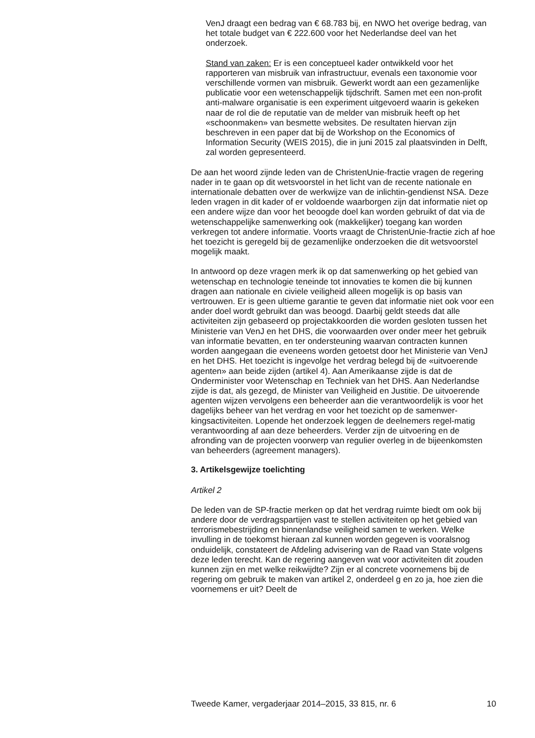VenJ draagt een bedrag van € 68.783 bij, en NWO het overige bedrag, van het totale budget van € 222.600 voor het Nederlandse deel van het onderzoek.
Stand van zaken: Er is een conceptueel kader ontwikkeld voor het rapporteren van misbruik van infrastructuur, evenals een taxonomie voor verschillende vormen van misbruik. Gewerkt wordt aan een gezamenlijke publicatie voor een wetenschappelijk tijdschrift. Samen met een non-profit anti-malware organisatie is een experiment uitgevoerd waarin is gekeken naar de rol die de reputatie van de melder van misbruik heeft op het «schoonmaken» van besmette websites. De resultaten hiervan zijn beschreven in een paper dat bij de Workshop on the Economics of Information Security (WEIS 2015), die in juni 2015 zal plaatsvinden in Delft, zal worden gepresenteerd.
De aan het woord zijnde leden van de ChristenUnie-fractie vragen de regering nader in te gaan op dit wetsvoorstel in het licht van de recente nationale en internationale debatten over de werkwijze van de inlichtin-gendienst NSA. Deze leden vragen in dit kader of er voldoende waarborgen zijn dat informatie niet op een andere wijze dan voor het beoogde doel kan worden gebruikt of dat via de wetenschappelijke samenwerking ook (makkelijker) toegang kan worden verkregen tot andere informatie. Voorts vraagt de ChristenUnie-fractie zich af hoe het toezicht is geregeld bij de gezamenlijke onderzoeken die dit wetsvoorstel mogelijk maakt.
In antwoord op deze vragen merk ik op dat samenwerking op het gebied van wetenschap en technologie teneinde tot innovaties te komen die bij kunnen dragen aan nationale en civiele veiligheid alleen mogelijk is op basis van vertrouwen. Er is geen ultieme garantie te geven dat informatie niet ook voor een ander doel wordt gebruikt dan was beoogd. Daarbij geldt steeds dat alle activiteiten zijn gebaseerd op projectakkoorden die worden gesloten tussen het Ministerie van VenJ en het DHS, die voorwaarden over onder meer het gebruik van informatie bevatten, en ter ondersteuning waarvan contracten kunnen worden aangegaan die eveneens worden getoetst door het Ministerie van VenJ en het DHS. Het toezicht is ingevolge het verdrag belegd bij de «uitvoerende agenten» aan beide zijden (artikel 4). Aan Amerikaanse zijde is dat de Onderminister voor Wetenschap en Techniek van het DHS. Aan Nederlandse zijde is dat, als gezegd, de Minister van Veiligheid en Justitie. De uitvoerende agenten wijzen vervolgens een beheerder aan die verantwoordelijk is voor het dagelijks beheer van het verdrag en voor het toezicht op de samenwer-kingsactiviteiten. Lopende het onderzoek leggen de deelnemers regel-matig verantwoording af aan deze beheerders. Verder zijn de uitvoering en de afronding van de projecten voorwerp van regulier overleg in de bijeenkomsten van beheerders (agreement managers).
3. Artikelsgewijze toelichting
Artikel 2
De leden van de SP-fractie merken op dat het verdrag ruimte biedt om ook bij andere door de verdragspartijen vast te stellen activiteiten op het gebied van terrorismebestrijding en binnenlandse veiligheid samen te werken. Welke invulling in de toekomst hieraan zal kunnen worden gegeven is vooralsnog onduidelijk, constateert de Afdeling advisering van de Raad van State volgens deze leden terecht. Kan de regering aangeven wat voor activiteiten dit zouden kunnen zijn en met welke reikwijdte? Zijn er al concrete voornemens bij de regering om gebruik te maken van artikel 2, onderdeel g en zo ja, hoe zien die voornemens er uit? Deelt de
Tweede Kamer, vergaderjaar 2014–2015, 33 815, nr. 6 10